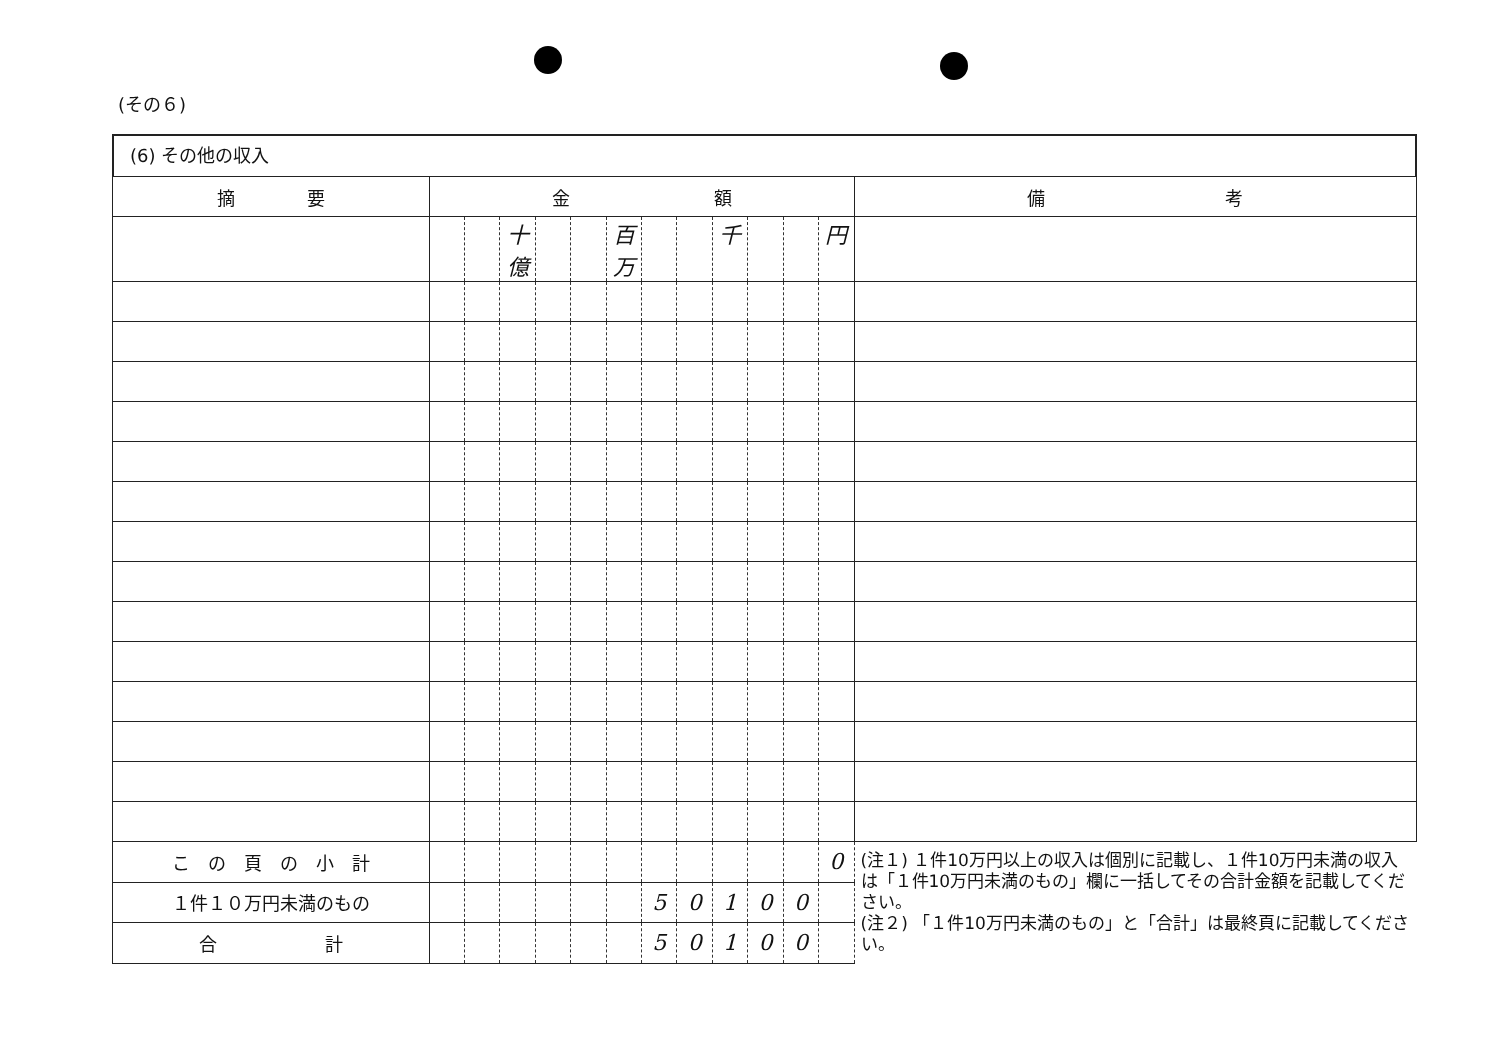(その６)
(6) その他の収入
| 摘 要 | 金 額 | | | | | | | | | | | | 備 考 |
| --- | --- | --- | --- | --- | --- | --- | --- | --- | --- | --- | --- | --- | --- |
| | | | 十億 | | | 百万 | | | 千 | | | 円 | |
| こ の 頁 の 小 計 | | | | | | | | | | | | 0 | (注１) １件10万円以上の収入は個別に記載し、１件10万円未満の収入は「１件10万円未満のもの」欄に一括してその合計金額を記載してください。 (注２) 「１件10万円未満のもの」と「合計」は最終頁に記載してください。 |
| １件１０万円未満のもの | | | | | | | 5 | 0 | 1 | 0 | 0 | | |
| 合 計 | | | | | | | 5 | 0 | 1 | 0 | 0 | | |